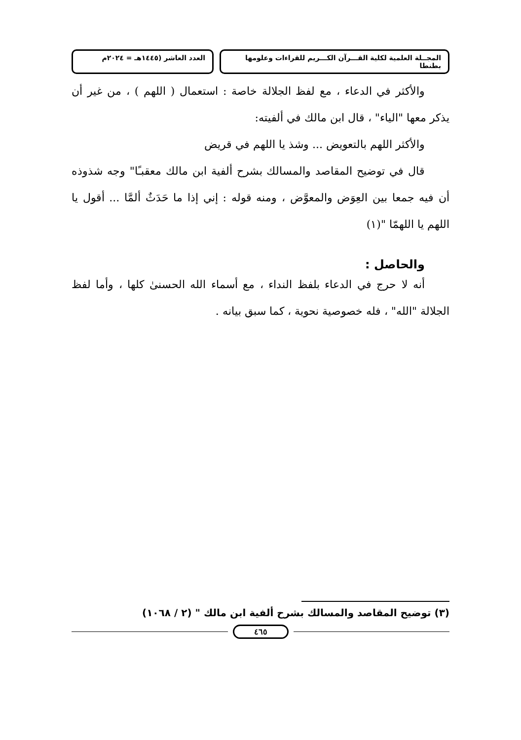المجــلة العلمية لكلية القـــرآن الكـــريم للقراءات وعلومها بطنطا
العدد العاشر (١٤٤٥هـ = ٢٠٢٤م
والأكثر في الدعاء ، مع لفظ الجلالة خاصة : استعمال ( اللهم ) ، من غير أن يذكر معها "الياء" ، قال ابن مالك في ألفيته:
والأكثر اللهم بالتعويض ... وشذ يا اللهم في قريض
قال في توضيح المقاصد والمسالك بشرح ألفية ابن مالك معقبـًا" وجه شذوذه أن فيه جمعا بين العِوَض والمعوَّض ، ومنه قوله : إني إذا ما حَدَثٌ ألمَّا ... أقول يا اللهم يا اللهمّا "(١)
والحاصل :
أنه لا حرج في الدعاء بلفظ النداء ، مع أسماء الله الحسنىٰ كلها ، وأما لفظ الجلالة "الله" ، فله خصوصية نحوية ، كما سبق بيانه .
(٣) توضيح المقاصد والمسالك بشرح ألفية ابن مالك " (٢ / ١٠٦٨)
٤٦٥